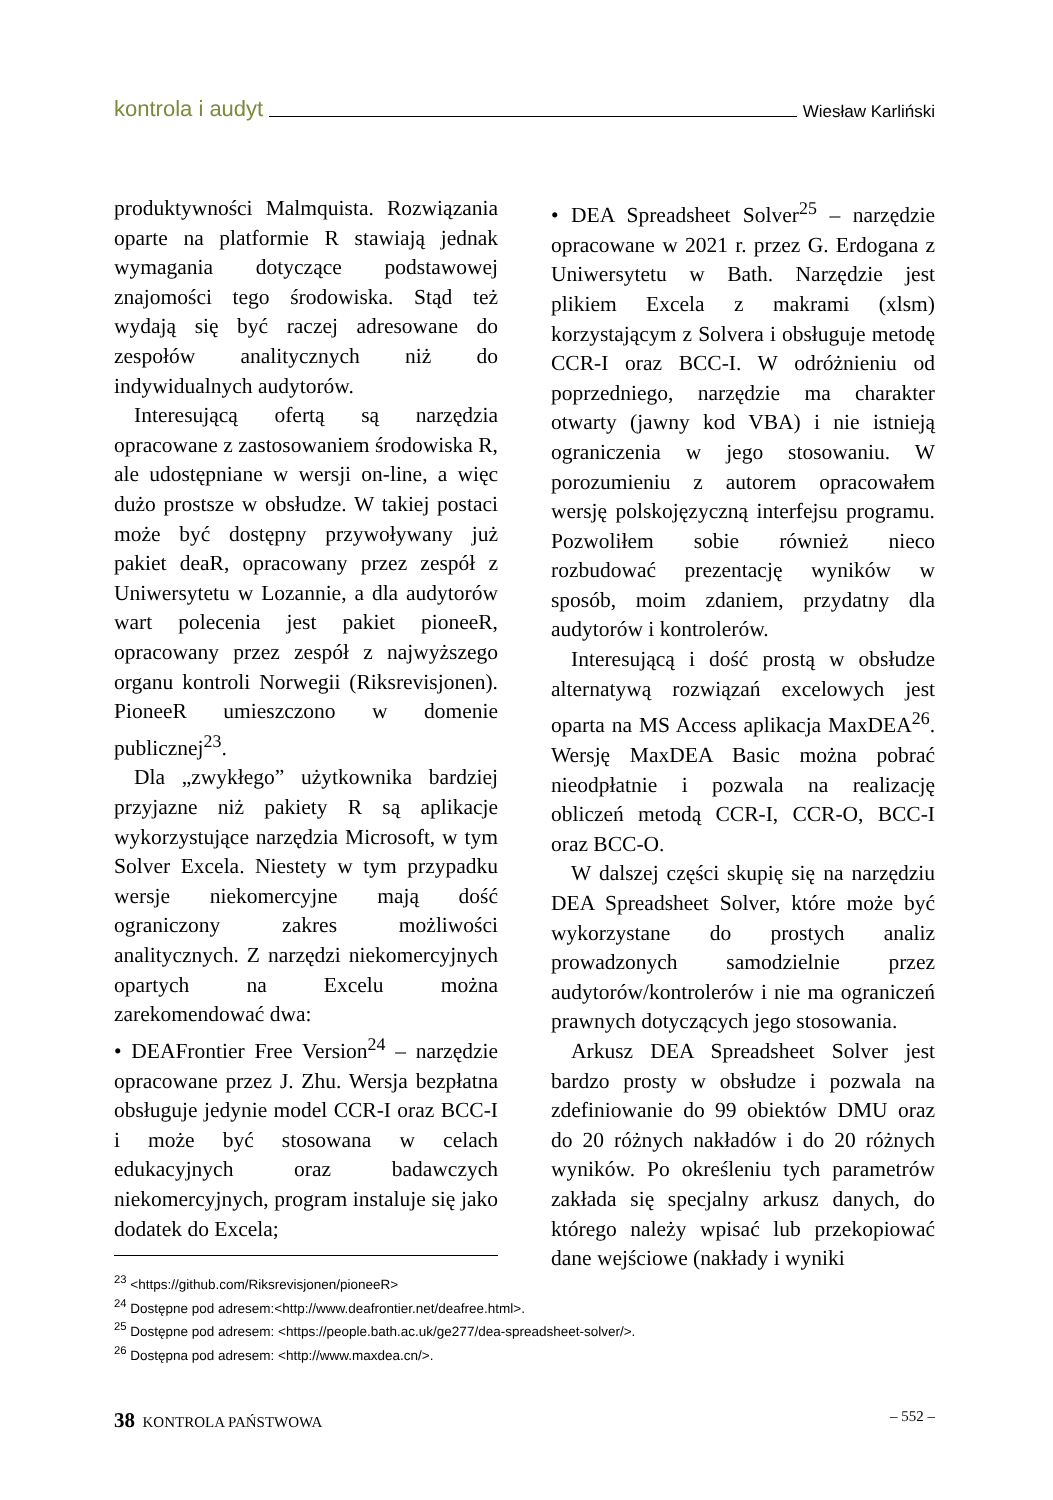kontrola i audyt Wiesław Karliński
produktywności Malmquista. Rozwiązania oparte na platformie R stawiają jednak wymagania dotyczące podstawowej znajomości tego środowiska. Stąd też wydają się być raczej adresowane do zespołów analitycznych niż do indywidualnych audytorów.
Interesującą ofertą są narzędzia opracowane z zastosowaniem środowiska R, ale udostępniane w wersji on-line, a więc dużo prostsze w obsłudze. W takiej postaci może być dostępny przywoływany już pakiet deaR, opracowany przez zespół z Uniwersytetu w Lozannie, a dla audytorów wart polecenia jest pakiet pioneeR, opracowany przez zespół z najwyższego organu kontroli Norwegii (Riksrevisjonen). PioneeR umieszczono w domenie publicznej<sup>23</sup>.
Dla „zwykłego” użytkownika bardziej przyjazne niż pakiety R są aplikacje wykorzystujące narzędzia Microsoft, w tym Solver Excela. Niestety w tym przypadku wersje niekomercyjne mają dość ograniczony zakres możliwości analitycznych. Z narzędzi niekomercyjnych opartych na Excelu można zarekomendować dwa:
• DEAFrontier Free Version<sup>24</sup> – narzędzie opracowane przez J. Zhu. Wersja bezpłatna obsługuje jedynie model CCR-I oraz BCC-I i może być stosowana w celach edukacyjnych oraz badawczych niekomercyjnych, program instaluje się jako dodatek do Excela;
• DEA Spreadsheet Solver<sup>25</sup> – narzędzie opracowane w 2021 r. przez G. Erdogana z Uniwersytetu w Bath. Narzędzie jest plikiem Excela z makrami (xlsm) korzystającym z Solvera i obsługuje metodę CCR-I oraz BCC-I. W odróżnieniu od poprzedniego, narzędzie ma charakter otwarty (jawny kod VBA) i nie istnieją ograniczenia w jego stosowaniu. W porozumieniu z autorem opracowałem wersję polskojęzyczną interfejsu programu. Pozwoliłem sobie również nieco rozbudować prezentację wyników w sposób, moim zdaniem, przydatny dla audytorów i kontrolerów.
Interesującą i dość prostą w obsłudze alternatywą rozwiązań excelowych jest oparta na MS Access aplikacja MaxDEA<sup>26</sup>. Wersję MaxDEA Basic można pobrać nieodpłatnie i pozwala na realizację obliczeń metodą CCR-I, CCR-O, BCC-I oraz BCC-O.
W dalszej części skupię się na narzędziu DEA Spreadsheet Solver, które może być wykorzystane do prostych analiz prowadzonych samodzielnie przez audytorów/kontrolerów i nie ma ograniczeń prawnych dotyczących jego stosowania.
Arkusz DEA Spreadsheet Solver jest bardzo prosty w obsłudze i pozwala na zdefiniowanie do 99 obiektów DMU oraz do 20 różnych nakładów i do 20 różnych wyników. Po określeniu tych parametrów zakłada się specjalny arkusz danych, do którego należy wpisać lub przekopiować dane wejściowe (nakłady i wyniki
<sup>23</sup> <https://github.com/Riksrevisjonen/pioneeR>
<sup>24</sup> Dostępne pod adresem:<http://www.deafrontier.net/deafree.html>.
<sup>25</sup> Dostępne pod adresem: <https://people.bath.ac.uk/ge277/dea-spreadsheet-solver/>.
<sup>26</sup> Dostępna pod adresem: <http://www.maxdea.cn/>.
38 KONTROLA PAŃSTWOWA – 552 –